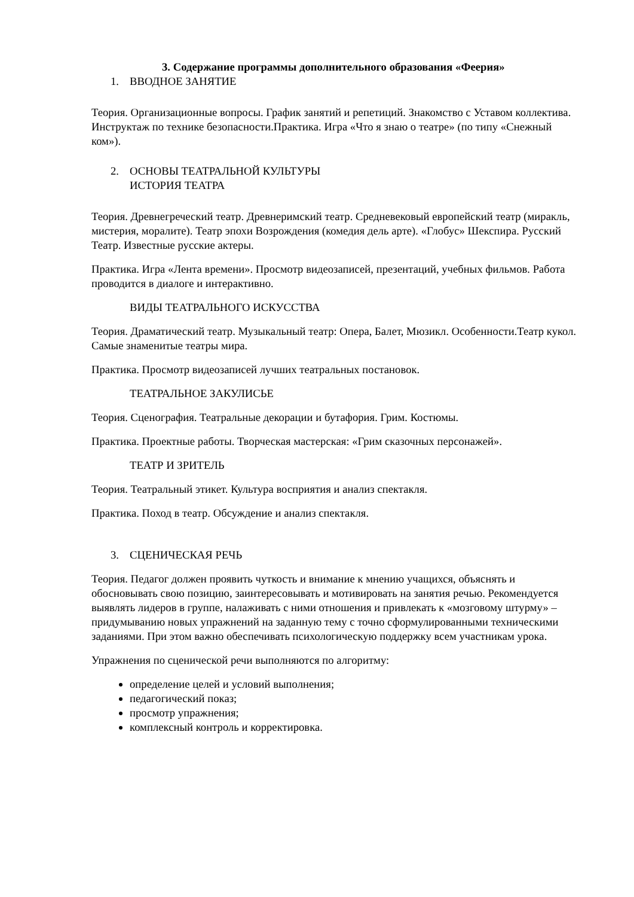3. Содержание программы дополнительного образования «Феерия»
1. ВВОДНОЕ ЗАНЯТИЕ
Теория. Организационные вопросы. График занятий и репетиций. Знакомство с Уставом коллектива. Инструктаж по технике безопасности.Практика. Игра «Что я знаю о театре» (по типу «Снежный ком»).
2. ОСНОВЫ ТЕАТРАЛЬНОЙ КУЛЬТУРЫ
ИСТОРИЯ ТЕАТРА
Теория. Древнегреческий театр. Древнеримский театр. Средневековый европейский театр (миракль, мистерия, моралите). Театр эпохи Возрождения (комедия дель арте). «Глобус» Шекспира. Русский Театр. Известные русские актеры.
Практика. Игра «Лента времени». Просмотр видеозаписей, презентаций, учебных фильмов. Работа проводится в диалоге и интерактивно.
ВИДЫ ТЕАТРАЛЬНОГО ИСКУССТВА
Теория. Драматический театр. Музыкальный театр: Опера, Балет, Мюзикл. Особенности.Театр кукол. Самые знаменитые театры мира.
Практика. Просмотр видеозаписей лучших театральных постановок.
ТЕАТРАЛЬНОЕ ЗАКУЛИСЬЕ
Теория. Сценография. Театральные декорации и бутафория. Грим. Костюмы.
Практика. Проектные работы. Творческая мастерская: «Грим сказочных персонажей».
ТЕАТР И ЗРИТЕЛЬ
Теория. Театральный этикет. Культура восприятия и анализ спектакля.
Практика. Поход в театр. Обсуждение и анализ спектакля.
3. СЦЕНИЧЕСКАЯ РЕЧЬ
Теория. Педагог должен проявить чуткость и внимание к мнению учащихся, объяснять и обосновывать свою позицию, заинтересовывать и мотивировать на занятия речью. Рекомендуется выявлять лидеров в группе, налаживать с ними отношения и привлекать к «мозговому штурму» – придумыванию новых упражнений на заданную тему с точно сформулированными техническими заданиями. При этом важно обеспечивать психологическую поддержку всем участникам урока.
Упражнения по сценической речи выполняются по алгоритму:
определение целей и условий выполнения;
педагогический показ;
просмотр упражнения;
комплексный контроль и корректировка.